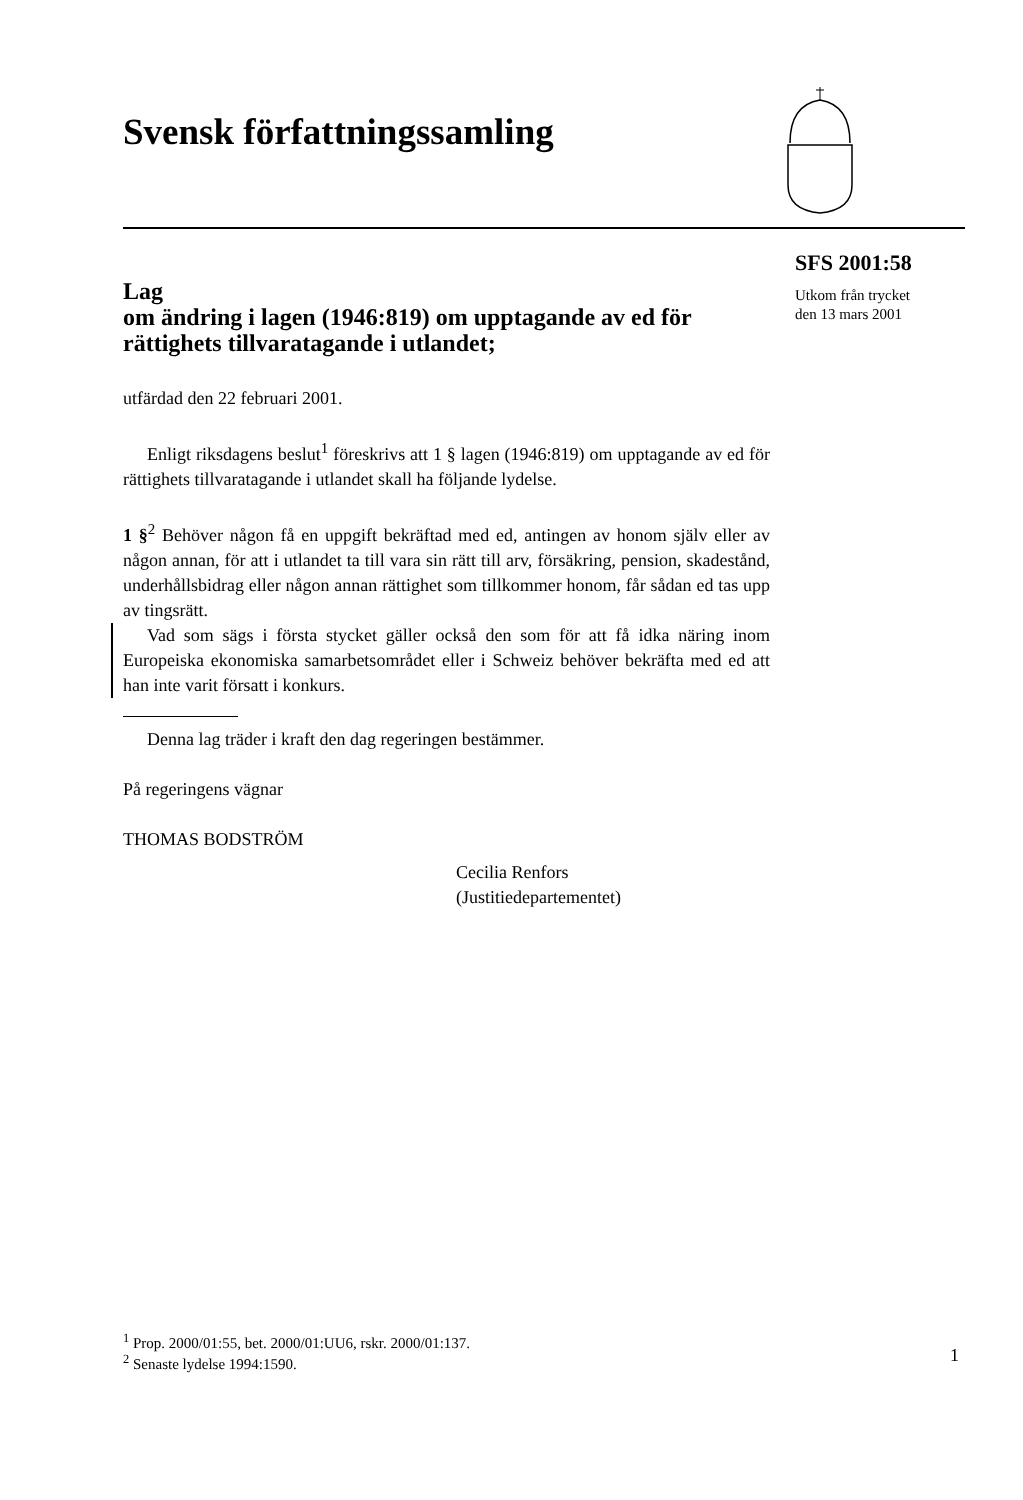Svensk författningssamling
SFS 2001:58
Utkom från trycket
den 13 mars 2001
Lag
om ändring i lagen (1946:819) om upptagande av ed för rättighets tillvaratagande i utlandet;
utfärdad den 22 februari 2001.
Enligt riksdagens beslut<sup>1</sup> föreskrivs att 1 § lagen (1946:819) om upptagande av ed för rättighets tillvaratagande i utlandet skall ha följande lydelse.
1 §<sup>2</sup> Behöver någon få en uppgift bekräftad med ed, antingen av honom själv eller av någon annan, för att i utlandet ta till vara sin rätt till arv, försäkring, pension, skadestånd, underhållsbidrag eller någon annan rättighet som tillkommer honom, får sådan ed tas upp av tingsrätt.
Vad som sägs i första stycket gäller också den som för att få idka näring inom Europeiska ekonomiska samarbetsområdet eller i Schweiz behöver bekräfta med ed att han inte varit försatt i konkurs.
Denna lag träder i kraft den dag regeringen bestämmer.
På regeringens vägnar
THOMAS BODSTRÖM
Cecilia Renfors
(Justitiedepartementet)
<sup>1</sup> Prop. 2000/01:55, bet. 2000/01:UU6, rskr. 2000/01:137.
<sup>2</sup> Senaste lydelse 1994:1590.
1